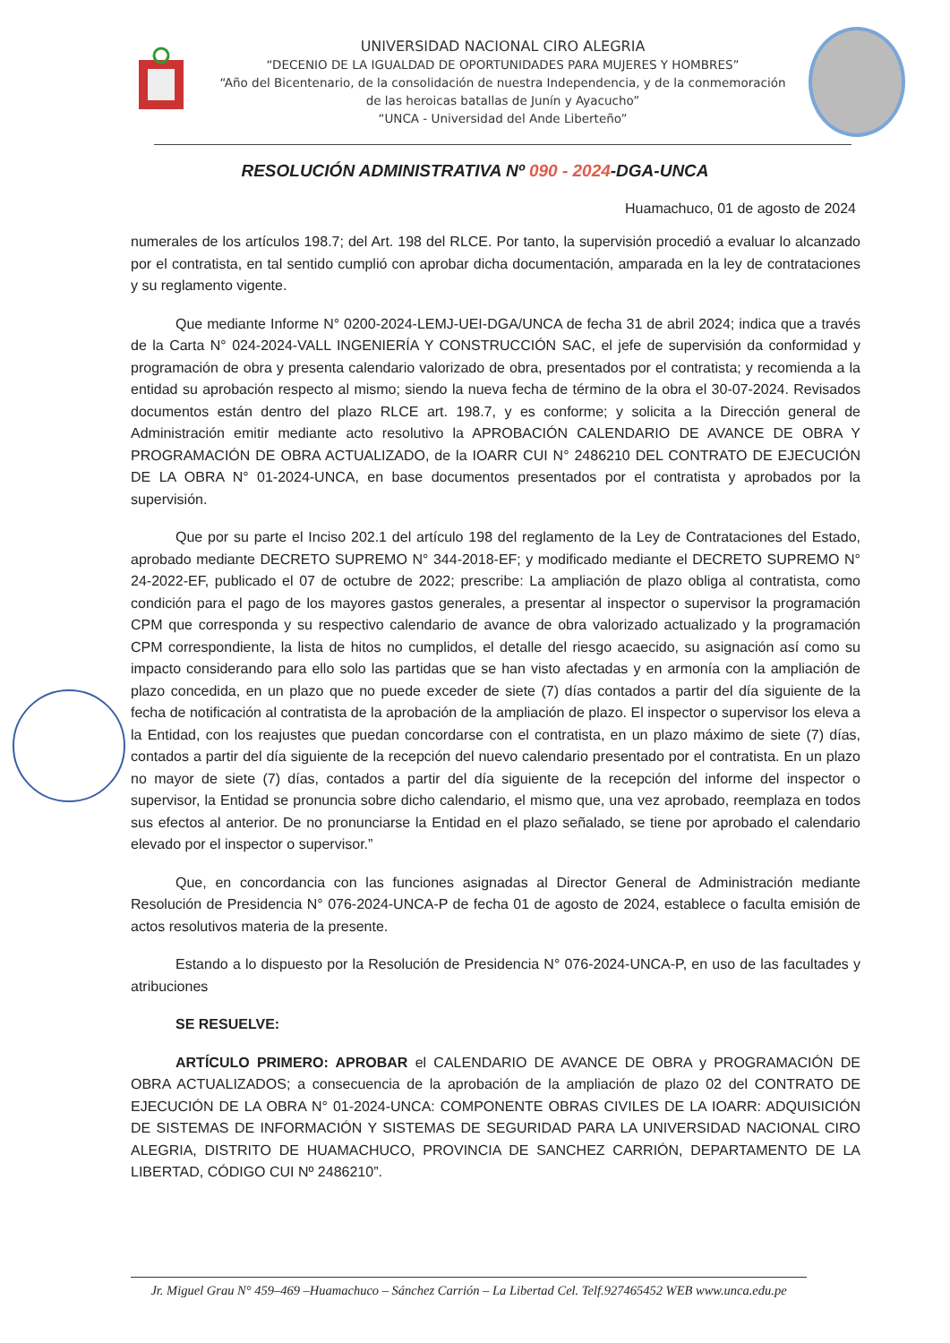UNIVERSIDAD NACIONAL CIRO ALEGRIA
“DECENIO DE LA IGUALDAD DE OPORTUNIDADES PARA MUJERES Y HOMBRES”
“Año del Bicentenario, de la consolidación de nuestra Independencia, y de la conmemoración
de las heroicas batallas de Junín y Ayacucho”
“UNCA - Universidad del Ande Liberteño”
RESOLUCIÓN ADMINISTRATIVA Nº 090 - 2024-DGA-UNCA
Huamachuco, 01 de agosto de 2024
numerales de los artículos 198.7; del Art. 198 del RLCE. Por tanto, la supervisión procedió a evaluar lo alcanzado por el contratista, en tal sentido cumplió con aprobar dicha documentación, amparada en la ley de contrataciones y su reglamento vigente.
Que mediante Informe N° 0200-2024-LEMJ-UEI-DGA/UNCA de fecha 31 de abril 2024; indica que a través de la Carta N° 024-2024-VALL INGENIERÍA Y CONSTRUCCIÓN SAC, el jefe de supervisión da conformidad y programación de obra y presenta calendario valorizado de obra, presentados por el contratista; y recomienda a la entidad su aprobación respecto al mismo; siendo la nueva fecha de término de la obra el 30-07-2024. Revisados documentos están dentro del plazo RLCE art. 198.7, y es conforme; y solicita a la Dirección general de Administración emitir mediante acto resolutivo la APROBACIÓN CALENDARIO DE AVANCE DE OBRA Y PROGRAMACIÓN DE OBRA ACTUALIZADO, de la IOARR CUI N° 2486210 DEL CONTRATO DE EJECUCIÓN DE LA OBRA N° 01-2024-UNCA, en base documentos presentados por el contratista y aprobados por la supervisión.
Que por su parte el Inciso 202.1 del artículo 198 del reglamento de la Ley de Contrataciones del Estado, aprobado mediante DECRETO SUPREMO N° 344-2018-EF; y modificado mediante el DECRETO SUPREMO N° 24-2022-EF, publicado el 07 de octubre de 2022; prescribe: La ampliación de plazo obliga al contratista, como condición para el pago de los mayores gastos generales, a presentar al inspector o supervisor la programación CPM que corresponda y su respectivo calendario de avance de obra valorizado actualizado y la programación CPM correspondiente, la lista de hitos no cumplidos, el detalle del riesgo acaecido, su asignación así como su impacto considerando para ello solo las partidas que se han visto afectadas y en armonía con la ampliación de plazo concedida, en un plazo que no puede exceder de siete (7) días contados a partir del día siguiente de la fecha de notificación al contratista de la aprobación de la ampliación de plazo. El inspector o supervisor los eleva a la Entidad, con los reajustes que puedan concordarse con el contratista, en un plazo máximo de siete (7) días, contados a partir del día siguiente de la recepción del nuevo calendario presentado por el contratista. En un plazo no mayor de siete (7) días, contados a partir del día siguiente de la recepción del informe del inspector o supervisor, la Entidad se pronuncia sobre dicho calendario, el mismo que, una vez aprobado, reemplaza en todos sus efectos al anterior. De no pronunciarse la Entidad en el plazo señalado, se tiene por aprobado el calendario elevado por el inspector o supervisor.”
Que, en concordancia con las funciones asignadas al Director General de Administración mediante Resolución de Presidencia N° 076-2024-UNCA-P de fecha 01 de agosto de 2024, establece o faculta emisión de actos resolutivos materia de la presente.
Estando a lo dispuesto por la Resolución de Presidencia N° 076-2024-UNCA-P, en uso de las facultades y atribuciones
SE RESUELVE:
ARTÍCULO PRIMERO: APROBAR el CALENDARIO DE AVANCE DE OBRA y PROGRAMACIÓN DE OBRA ACTUALIZADOS; a consecuencia de la aprobación de la ampliación de plazo 02 del CONTRATO DE EJECUCIÓN DE LA OBRA N° 01-2024-UNCA: COMPONENTE OBRAS CIVILES DE LA IOARR: ADQUISICIÓN DE SISTEMAS DE INFORMACIÓN Y SISTEMAS DE SEGURIDAD PARA LA UNIVERSIDAD NACIONAL CIRO ALEGRIA, DISTRITO DE HUAMACHUCO, PROVINCIA DE SANCHEZ CARRIÓN, DEPARTAMENTO DE LA LIBERTAD, CÓDIGO CUI Nº 2486210”.
Jr. Miguel Grau N° 459–469 –Huamachuco – Sánchez Carrión – La Libertad Cel. Telf.927465452 WEB www.unca.edu.pe